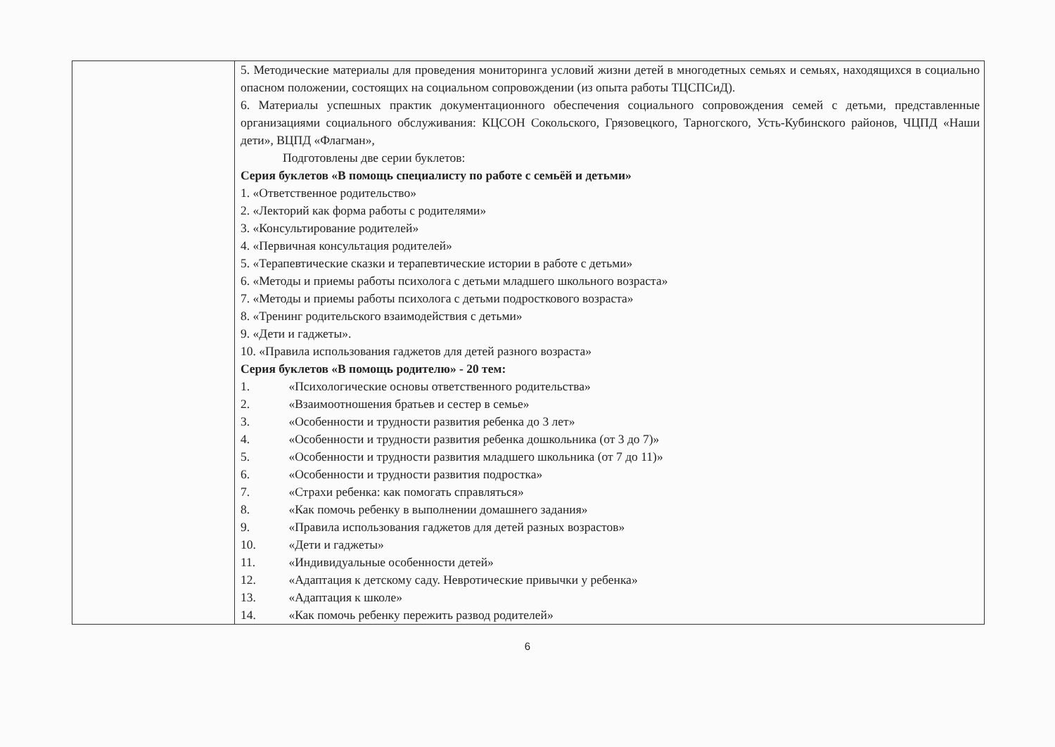| | 5. Методические материалы для проведения мониторинга условий жизни детей в многодетных семьях и семьях, находящихся в социально опасном положении, состоящих на социальном сопровождении (из опыта работы ТЦСПСиД). 6. Материалы успешных практик документационного обеспечения социального сопровождения семей с детьми, представленные организациями социального обслуживания: КЦСОН Сокольского, Грязовецкого, Тарногского, Усть-Кубинского районов, ЧЦПД «Наши дети», ВЦПД «Флагман», Подготовлены две серии буклетов: Серия буклетов «В помощь специалисту по работе с семьёй и детьми» 1. «Ответственное родительство» 2. «Лекторий как форма работы с родителями» 3. «Консультирование родителей» 4. «Первичная консультация родителей» 5. «Терапевтические сказки и терапевтические истории в работе с детьми» 6. «Методы и приемы работы психолога с детьми младшего школьного возраста» 7. «Методы и приемы работы психолога с детьми подросткового возраста» 8. «Тренинг родительского взаимодействия с детьми» 9. «Дети и гаджеты». 10. «Правила использования гаджетов для детей разного возраста» Серия буклетов «В помощь родителю» - 20 тем: 1. «Психологические основы ответственного родительства» 2. «Взаимоотношения братьев и сестер в семье» 3. «Особенности и трудности развития ребенка до 3 лет» 4. «Особенности и трудности развития ребенка дошкольника (от 3 до 7)» 5. «Особенности и трудности развития младшего школьника (от 7 до 11)» 6. «Особенности и трудности развития подростка» 7. «Страхи ребенка: как помогать справляться» 8. «Как помочь ребенку в выполнении домашнего задания» 9. «Правила использования гаджетов для детей разных возрастов» 10. «Дети и гаджеты» 11. «Индивидуальные особенности детей» 12. «Адаптация к детскому саду. Невротические привычки у ребенка» 13. «Адаптация к школе» 14. «Как помочь ребенку пережить развод родителей» |
6